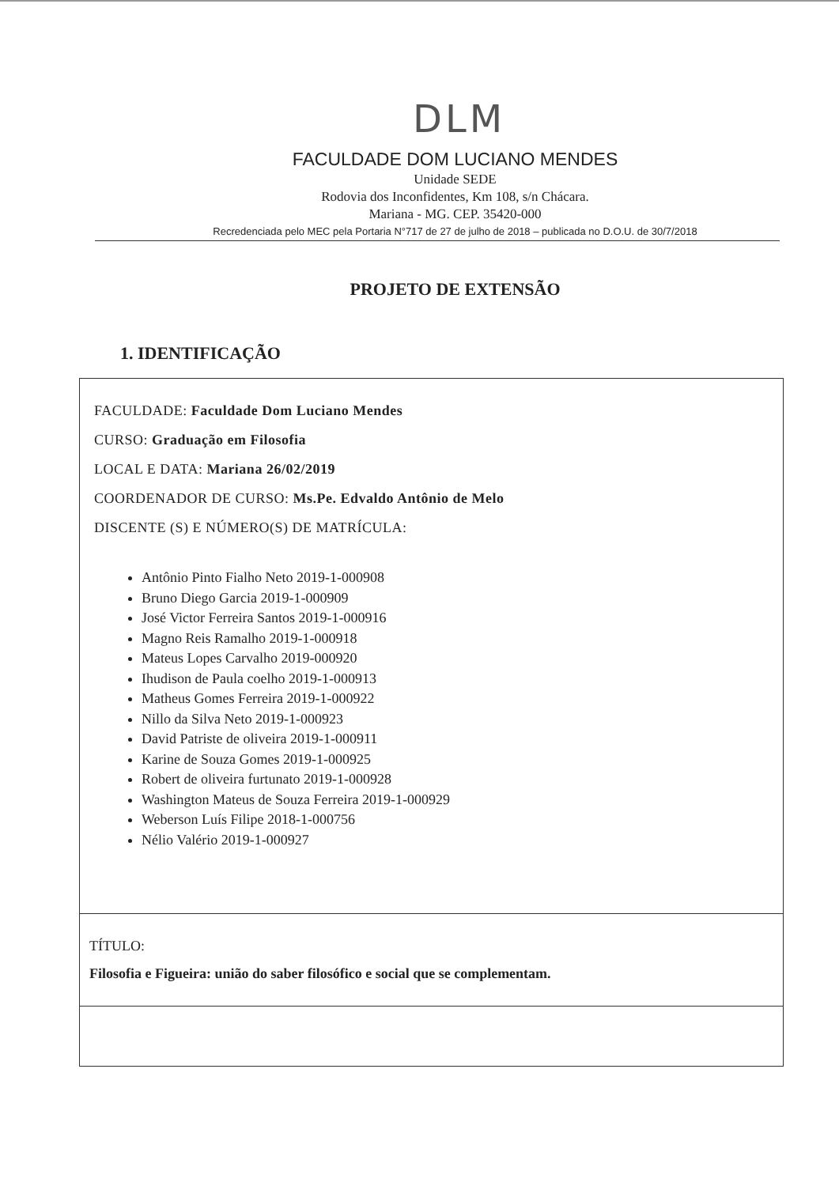DLM
FACULDADE DOM LUCIANO MENDES
Unidade SEDE
Rodovia dos Inconfidentes, Km 108, s/n Chácara.
Mariana - MG. CEP. 35420-000
Recredenciada pelo MEC pela Portaria N°717 de 27 de julho de 2018 – publicada no D.O.U. de 30/7/2018
PROJETO DE EXTENSÃO
1. IDENTIFICAÇÃO
FACULDADE: Faculdade Dom Luciano Mendes
CURSO: Graduação em Filosofia
LOCAL E DATA: Mariana 26/02/2019
COORDENADOR DE CURSO: Ms.Pe. Edvaldo Antônio de Melo
DISCENTE (S) E NÚMERO(S) DE MATRÍCULA:
Antônio Pinto Fialho Neto 2019-1-000908
Bruno Diego Garcia 2019-1-000909
José Victor Ferreira Santos 2019-1-000916
Magno Reis Ramalho 2019-1-000918
Mateus Lopes Carvalho 2019-000920
Ihudison de Paula coelho 2019-1-000913
Matheus Gomes Ferreira 2019-1-000922
Nillo da Silva Neto 2019-1-000923
David Patriste de oliveira 2019-1-000911
Karine de Souza Gomes 2019-1-000925
Robert de oliveira furtunato 2019-1-000928
Washington Mateus de Souza Ferreira 2019-1-000929
Weberson Luís Filipe 2018-1-000756
Nélio Valério 2019-1-000927
TÍTULO:
Filosofia e Figueira: união do saber filosófico e social que se complementam.